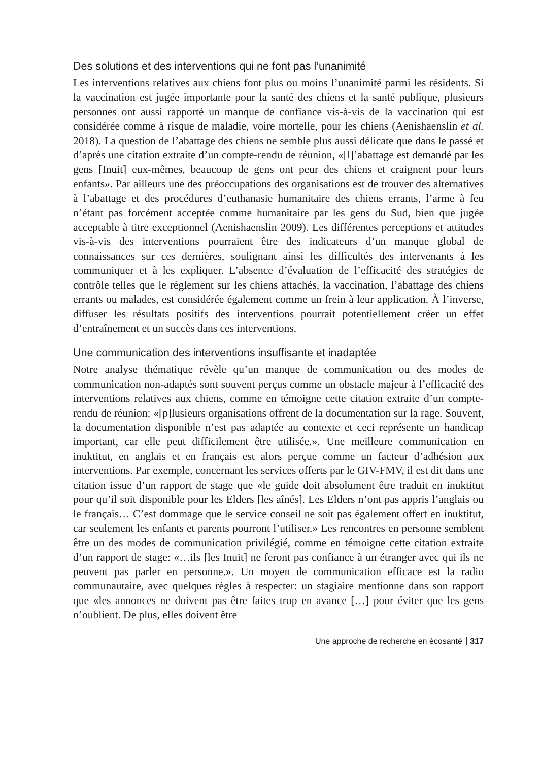Des solutions et des interventions qui ne font pas l’unanimité
Les interventions relatives aux chiens font plus ou moins l’unanimité parmi les résidents. Si la vaccination est jugée importante pour la santé des chiens et la santé publique, plusieurs personnes ont aussi rapporté un manque de confiance vis-à-vis de la vaccination qui est considérée comme à risque de maladie, voire mortelle, pour les chiens (Aenishaenslin et al. 2018). La question de l’abattage des chiens ne semble plus aussi délicate que dans le passé et d’après une citation extraite d’un compte-rendu de réunion, «[l]’abattage est demandé par les gens [Inuit] eux-mêmes, beaucoup de gens ont peur des chiens et craignent pour leurs enfants». Par ailleurs une des préoccupations des organisations est de trouver des alternatives à l’abattage et des procédures d’euthanasie humanitaire des chiens errants, l’arme à feu n’étant pas forcément acceptée comme humanitaire par les gens du Sud, bien que jugée acceptable à titre exceptionnel (Aenishaenslin 2009). Les différentes perceptions et attitudes vis-à-vis des interventions pourraient être des indicateurs d’un manque global de connaissances sur ces dernières, soulignant ainsi les difficultés des intervenants à les communiquer et à les expliquer. L’absence d’évaluation de l’efficacité des stratégies de contrôle telles que le règlement sur les chiens attachés, la vaccination, l’abattage des chiens errants ou malades, est considérée également comme un frein à leur application. À l’inverse, diffuser les résultats positifs des interventions pourrait potentiellement créer un effet d’entraînement et un succès dans ces interventions.
Une communication des interventions insuffisante et inadaptée
Notre analyse thématique révèle qu’un manque de communication ou des modes de communication non-adaptés sont souvent perçus comme un obstacle majeur à l’efficacité des interventions relatives aux chiens, comme en témoigne cette citation extraite d’un compte-rendu de réunion: «[p]lusieurs organisations offrent de la documentation sur la rage. Souvent, la documentation disponible n’est pas adaptée au contexte et ceci représente un handicap important, car elle peut difficilement être utilisée.». Une meilleure communication en inuktitut, en anglais et en français est alors perçue comme un facteur d’adhésion aux interventions. Par exemple, concernant les services offerts par le GIV-FMV, il est dit dans une citation issue d’un rapport de stage que «le guide doit absolument être traduit en inuktitut pour qu’il soit disponible pour les Elders [les aînés]. Les Elders n’ont pas appris l’anglais ou le français… C’est dommage que le service conseil ne soit pas également offert en inuktitut, car seulement les enfants et parents pourront l’utiliser.» Les rencontres en personne semblent être un des modes de communication privilégié, comme en témoigne cette citation extraite d’un rapport de stage: «…ils [les Inuit] ne feront pas confiance à un étranger avec qui ils ne peuvent pas parler en personne.». Un moyen de communication efficace est la radio communautaire, avec quelques règles à respecter: un stagiaire mentionne dans son rapport que «les annonces ne doivent pas être faites trop en avance […] pour éviter que les gens n’oublient. De plus, elles doivent être
Une approche de recherche en écosanté 317